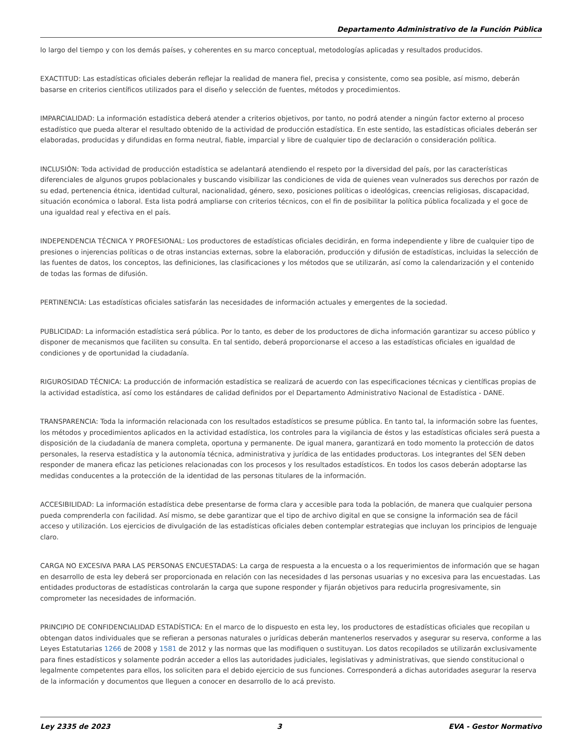Departamento Administrativo de la Función Pública
lo largo del tiempo y con los demás países, y coherentes en su marco conceptual, metodologías aplicadas y resultados producidos.
EXACTITUD: Las estadísticas oficiales deberán reflejar la realidad de manera fiel, precisa y consistente, como sea posible, así mismo, deberán basarse en criterios científicos utilizados para el diseño y selección de fuentes, métodos y procedimientos.
IMPARCIALIDAD: La información estadística deberá atender a criterios objetivos, por tanto, no podrá atender a ningún factor externo al proceso estadístico que pueda alterar el resultado obtenido de la actividad de producción estadística. En este sentido, las estadísticas oficiales deberán ser elaboradas, producidas y difundidas en forma neutral, fiable, imparcial y libre de cualquier tipo de declaración o consideración política.
INCLUSIÓN: Toda actividad de producción estadística se adelantará atendiendo el respeto por la diversidad del país, por las características diferenciales de algunos grupos poblacionales y buscando visibilizar las condiciones de vida de quienes vean vulnerados sus derechos por razón de su edad, pertenencia étnica, identidad cultural, nacionalidad, género, sexo, posiciones políticas o ideológicas, creencias religiosas, discapacidad, situación económica o laboral. Esta lista podrá ampliarse con criterios técnicos, con el fin de posibilitar la política pública focalizada y el goce de una igualdad real y efectiva en el país.
INDEPENDENCIA TÉCNICA Y PROFESIONAL: Los productores de estadísticas oficiales decidirán, en forma independiente y libre de cualquier tipo de presiones o injerencias políticas o de otras instancias externas, sobre la elaboración, producción y difusión de estadísticas, incluidas la selección de las fuentes de datos, los conceptos, las definiciones, las clasificaciones y los métodos que se utilizarán, así como la calendarización y el contenido de todas las formas de difusión.
PERTINENCIA: Las estadísticas oficiales satisfarán las necesidades de información actuales y emergentes de la sociedad.
PUBLICIDAD: La información estadística será pública. Por lo tanto, es deber de los productores de dicha información garantizar su acceso público y disponer de mecanismos que faciliten su consulta. En tal sentido, deberá proporcionarse el acceso a las estadísticas oficiales en igualdad de condiciones y de oportunidad la ciudadanía.
RIGUROSIDAD TÉCNICA: La producción de información estadística se realizará de acuerdo con las especificaciones técnicas y científicas propias de la actividad estadística, así como los estándares de calidad definidos por el Departamento Administrativo Nacional de Estadística - DANE.
TRANSPARENCIA: Toda la información relacionada con los resultados estadísticos se presume pública. En tanto tal, la información sobre las fuentes, los métodos y procedimientos aplicados en la actividad estadística, los controles para la vigilancia de éstos y las estadísticas oficiales será puesta a disposición de la ciudadanía de manera completa, oportuna y permanente. De igual manera, garantizará en todo momento la protección de datos personales, la reserva estadística y la autonomía técnica, administrativa y jurídica de las entidades productoras. Los integrantes del SEN deben responder de manera eficaz las peticiones relacionadas con los procesos y los resultados estadísticos. En todos los casos deberán adoptarse las medidas conducentes a la protección de la identidad de las personas titulares de la información.
ACCESIBILIDAD: La información estadística debe presentarse de forma clara y accesible para toda la población, de manera que cualquier persona pueda comprenderla con facilidad. Así mismo, se debe garantizar que el tipo de archivo digital en que se consigne la información sea de fácil acceso y utilización. Los ejercicios de divulgación de las estadísticas oficiales deben contemplar estrategias que incluyan los principios de lenguaje claro.
CARGA NO EXCESIVA PARA LAS PERSONAS ENCUESTADAS: La carga de respuesta a la encuesta o a los requerimientos de información que se hagan en desarrollo de esta ley deberá ser proporcionada en relación con las necesidades d las personas usuarias y no excesiva para las encuestadas. Las entidades productoras de estadísticas controlarán la carga que supone responder y fijarán objetivos para reducirla progresivamente, sin comprometer las necesidades de información.
PRINCIPIO DE CONFIDENCIALIDAD ESTADÍSTICA: En el marco de lo dispuesto en esta ley, los productores de estadísticas oficiales que recopilan u obtengan datos individuales que se refieran a personas naturales o jurídicas deberán mantenerlos reservados y asegurar su reserva, conforme a las Leyes Estatutarias 1266 de 2008 y 1581 de 2012 y las normas que las modifiquen o sustituyan. Los datos recopilados se utilizarán exclusivamente para fines estadísticos y solamente podrán acceder a ellos las autoridades judiciales, legislativas y administrativas, que siendo constitucional o legalmente competentes para ellos, los soliciten para el debido ejercicio de sus funciones. Corresponderá a dichas autoridades asegurar la reserva de la información y documentos que lleguen a conocer en desarrollo de lo acá previsto.
Ley 2335 de 2023 3 EVA - Gestor Normativo